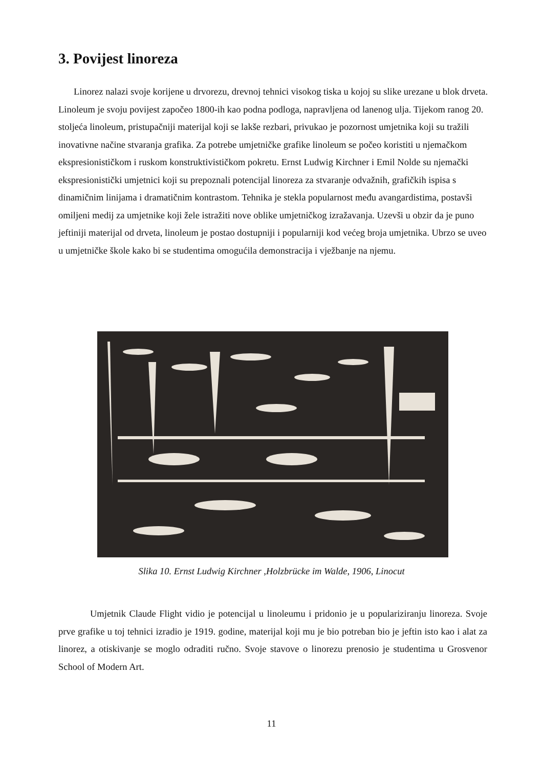3. Povijest linoreza
Linorez nalazi svoje korijene u drvorezu, drevnoj tehnici visokog tiska u kojoj su slike urezane u blok drveta. Linoleum je svoju povijest započeo 1800-ih kao podna podloga, napravljena od lanenog ulja. Tijekom ranog 20. stoljeća linoleum, pristupačniji materijal koji se lakše rezbari, privukao je pozornost umjetnika koji su tražili inovativne načine stvaranja grafika. Za potrebe umjetničke grafike linoleum se počeo koristiti u njemačkom ekspresionističkom i ruskom konstruktivističkom pokretu. Ernst Ludwig Kirchner i Emil Nolde su njemački ekspresionistički umjetnici koji su prepoznali potencijal linoreza za stvaranje odvažnih, grafičkih ispisa s dinamičnim linijama i dramatičnim kontrastom. Tehnika je stekla popularnost među avangardistima, postavši omiljeni medij za umjetnike koji žele istražiti nove oblike umjetničkog izražavanja. Uzevši u obzir da je puno jeftiniji materijal od drveta, linoleum je postao dostupniji i popularniji kod većeg broja umjetnika. Ubrzo se uveo u umjetničke škole kako bi se studentima omogućila demonstracija i vježbanje na njemu.
Slika 10. Ernst Ludwig Kirchner ,Holzbrücke im Walde, 1906, Linocut
Umjetnik Claude Flight vidio je potencijal u linoleumu i pridonio je u populariziranju linoreza. Svoje prve grafike u toj tehnici izradio je 1919. godine, materijal koji mu je bio potreban bio je jeftin isto kao i alat za linorez, a otiskivanje se moglo odraditi ručno. Svoje stavove o linorezu prenosio je studentima u Grosvenor School of Modern Art.
11